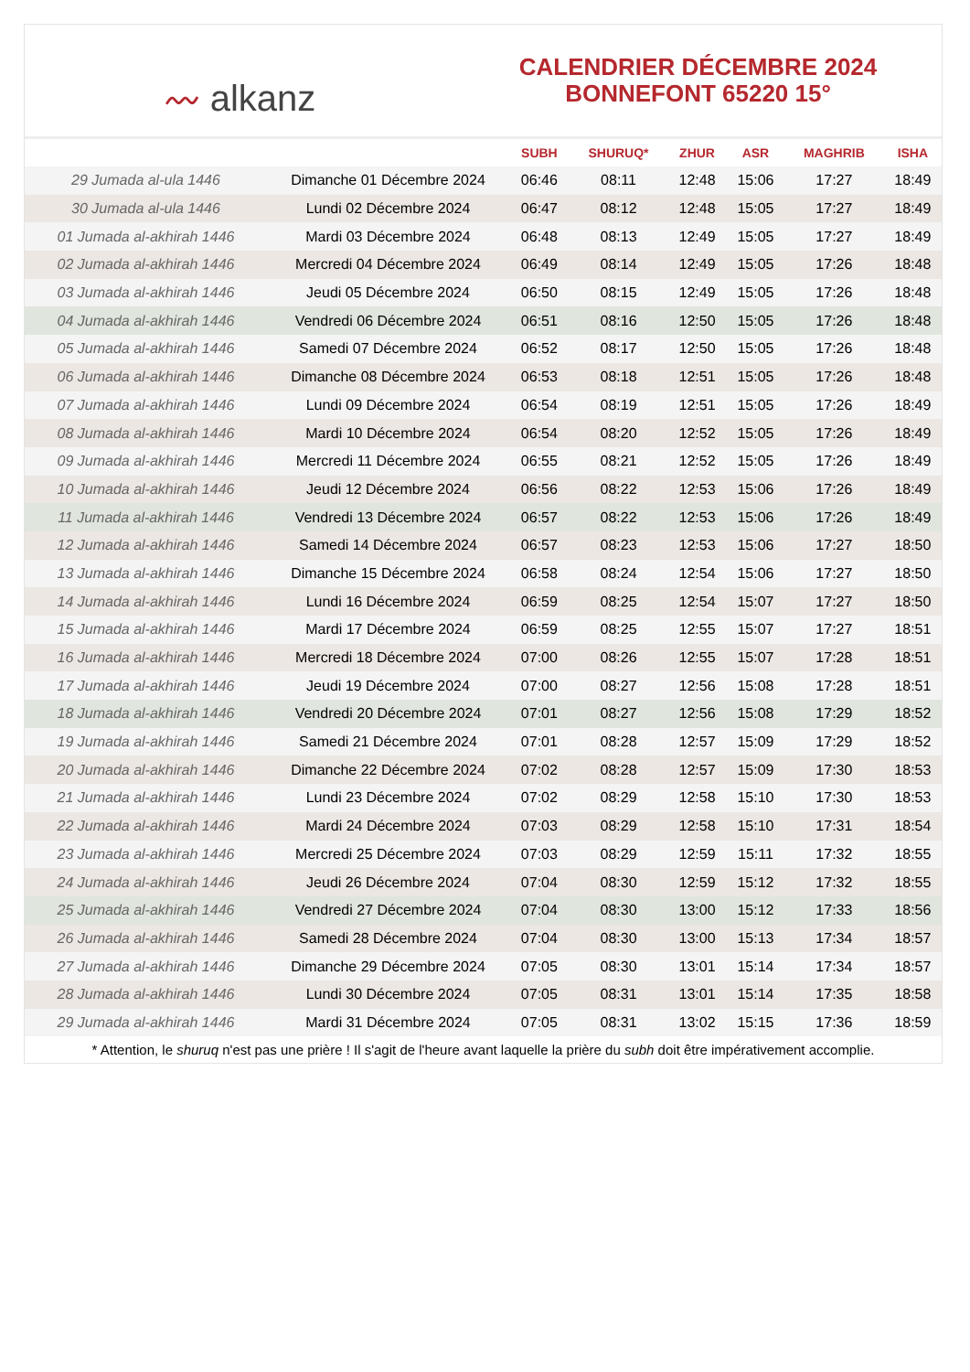〰 alkanz
CALENDRIER DÉCEMBRE 2024
BONNEFONT 65220 15°
| | | SUBH | SHURUQ* | ZHUR | ASR | MAGHRIB | ISHA |
| --- | --- | --- | --- | --- | --- | --- | --- |
| 29 Jumada al-ula 1446 | Dimanche 01 Décembre 2024 | 06:46 | 08:11 | 12:48 | 15:06 | 17:27 | 18:49 |
| 30 Jumada al-ula 1446 | Lundi 02 Décembre 2024 | 06:47 | 08:12 | 12:48 | 15:05 | 17:27 | 18:49 |
| 01 Jumada al-akhirah 1446 | Mardi 03 Décembre 2024 | 06:48 | 08:13 | 12:49 | 15:05 | 17:27 | 18:49 |
| 02 Jumada al-akhirah 1446 | Mercredi 04 Décembre 2024 | 06:49 | 08:14 | 12:49 | 15:05 | 17:26 | 18:48 |
| 03 Jumada al-akhirah 1446 | Jeudi 05 Décembre 2024 | 06:50 | 08:15 | 12:49 | 15:05 | 17:26 | 18:48 |
| 04 Jumada al-akhirah 1446 | Vendredi 06 Décembre 2024 | 06:51 | 08:16 | 12:50 | 15:05 | 17:26 | 18:48 |
| 05 Jumada al-akhirah 1446 | Samedi 07 Décembre 2024 | 06:52 | 08:17 | 12:50 | 15:05 | 17:26 | 18:48 |
| 06 Jumada al-akhirah 1446 | Dimanche 08 Décembre 2024 | 06:53 | 08:18 | 12:51 | 15:05 | 17:26 | 18:48 |
| 07 Jumada al-akhirah 1446 | Lundi 09 Décembre 2024 | 06:54 | 08:19 | 12:51 | 15:05 | 17:26 | 18:49 |
| 08 Jumada al-akhirah 1446 | Mardi 10 Décembre 2024 | 06:54 | 08:20 | 12:52 | 15:05 | 17:26 | 18:49 |
| 09 Jumada al-akhirah 1446 | Mercredi 11 Décembre 2024 | 06:55 | 08:21 | 12:52 | 15:05 | 17:26 | 18:49 |
| 10 Jumada al-akhirah 1446 | Jeudi 12 Décembre 2024 | 06:56 | 08:22 | 12:53 | 15:06 | 17:26 | 18:49 |
| 11 Jumada al-akhirah 1446 | Vendredi 13 Décembre 2024 | 06:57 | 08:22 | 12:53 | 15:06 | 17:26 | 18:49 |
| 12 Jumada al-akhirah 1446 | Samedi 14 Décembre 2024 | 06:57 | 08:23 | 12:53 | 15:06 | 17:27 | 18:50 |
| 13 Jumada al-akhirah 1446 | Dimanche 15 Décembre 2024 | 06:58 | 08:24 | 12:54 | 15:06 | 17:27 | 18:50 |
| 14 Jumada al-akhirah 1446 | Lundi 16 Décembre 2024 | 06:59 | 08:25 | 12:54 | 15:07 | 17:27 | 18:50 |
| 15 Jumada al-akhirah 1446 | Mardi 17 Décembre 2024 | 06:59 | 08:25 | 12:55 | 15:07 | 17:27 | 18:51 |
| 16 Jumada al-akhirah 1446 | Mercredi 18 Décembre 2024 | 07:00 | 08:26 | 12:55 | 15:07 | 17:28 | 18:51 |
| 17 Jumada al-akhirah 1446 | Jeudi 19 Décembre 2024 | 07:00 | 08:27 | 12:56 | 15:08 | 17:28 | 18:51 |
| 18 Jumada al-akhirah 1446 | Vendredi 20 Décembre 2024 | 07:01 | 08:27 | 12:56 | 15:08 | 17:29 | 18:52 |
| 19 Jumada al-akhirah 1446 | Samedi 21 Décembre 2024 | 07:01 | 08:28 | 12:57 | 15:09 | 17:29 | 18:52 |
| 20 Jumada al-akhirah 1446 | Dimanche 22 Décembre 2024 | 07:02 | 08:28 | 12:57 | 15:09 | 17:30 | 18:53 |
| 21 Jumada al-akhirah 1446 | Lundi 23 Décembre 2024 | 07:02 | 08:29 | 12:58 | 15:10 | 17:30 | 18:53 |
| 22 Jumada al-akhirah 1446 | Mardi 24 Décembre 2024 | 07:03 | 08:29 | 12:58 | 15:10 | 17:31 | 18:54 |
| 23 Jumada al-akhirah 1446 | Mercredi 25 Décembre 2024 | 07:03 | 08:29 | 12:59 | 15:11 | 17:32 | 18:55 |
| 24 Jumada al-akhirah 1446 | Jeudi 26 Décembre 2024 | 07:04 | 08:30 | 12:59 | 15:12 | 17:32 | 18:55 |
| 25 Jumada al-akhirah 1446 | Vendredi 27 Décembre 2024 | 07:04 | 08:30 | 13:00 | 15:12 | 17:33 | 18:56 |
| 26 Jumada al-akhirah 1446 | Samedi 28 Décembre 2024 | 07:04 | 08:30 | 13:00 | 15:13 | 17:34 | 18:57 |
| 27 Jumada al-akhirah 1446 | Dimanche 29 Décembre 2024 | 07:05 | 08:30 | 13:01 | 15:14 | 17:34 | 18:57 |
| 28 Jumada al-akhirah 1446 | Lundi 30 Décembre 2024 | 07:05 | 08:31 | 13:01 | 15:14 | 17:35 | 18:58 |
| 29 Jumada al-akhirah 1446 | Mardi 31 Décembre 2024 | 07:05 | 08:31 | 13:02 | 15:15 | 17:36 | 18:59 |
* Attention, le shuruq n'est pas une prière ! Il s'agit de l'heure avant laquelle la prière du subh doit être impérativement accomplie.